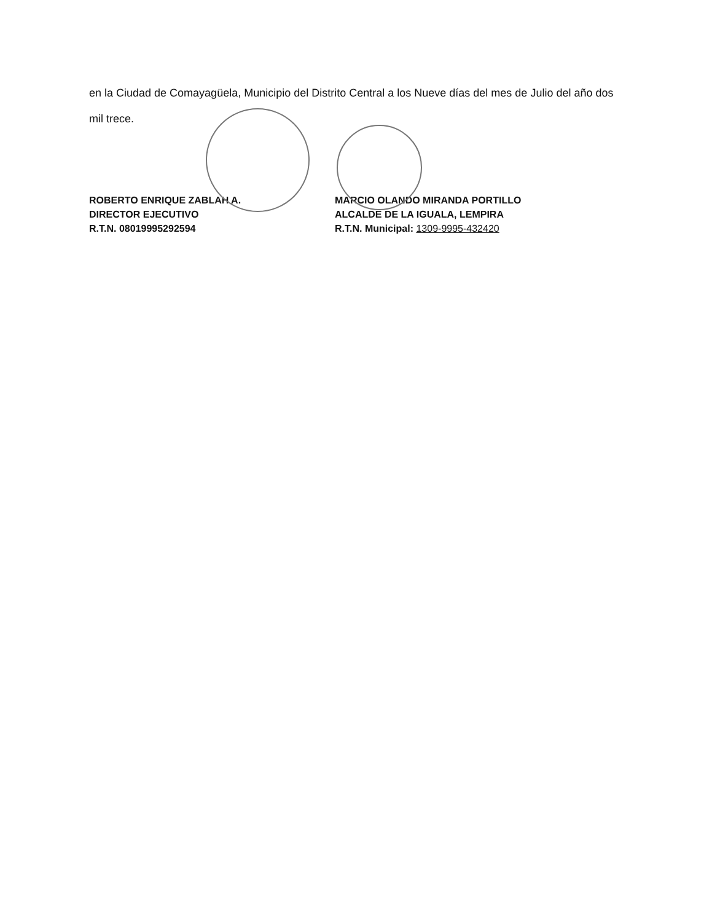en la Ciudad de Comayagüela, Municipio del Distrito Central a los Nueve días del mes de Julio del año dos mil trece.
ROBERTO ENRIQUE ZABLAH A.
DIRECTOR EJECUTIVO
R.T.N. 08019995292594
MARCIO OLANDO MIRANDA PORTILLO
ALCALDE DE LA IGUALA, LEMPIRA
R.T.N. Municipal: 1309-9995-432420